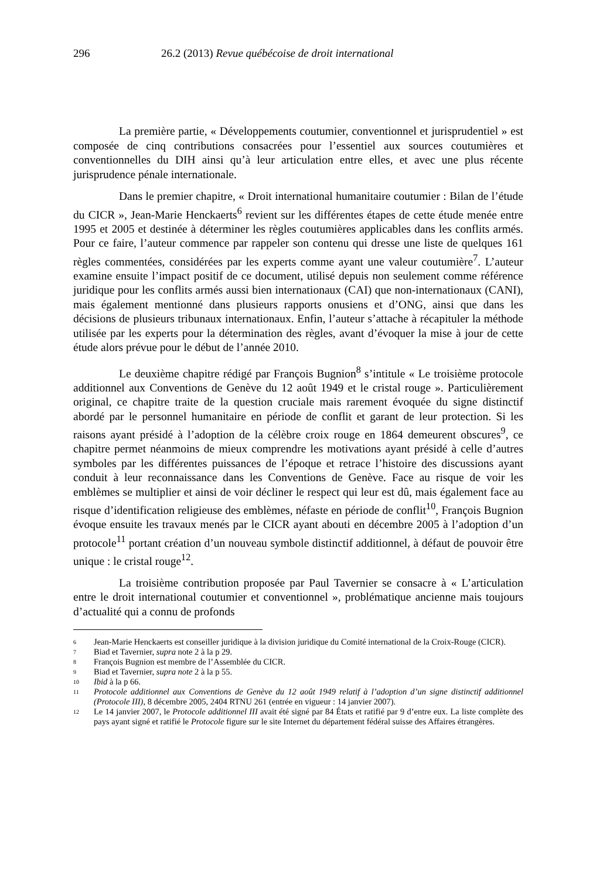296 26.2 (2013) Revue québécoise de droit international
La première partie, « Développements coutumier, conventionnel et jurisprudentiel » est composée de cinq contributions consacrées pour l’essentiel aux sources coutumières et conventionnelles du DIH ainsi qu’à leur articulation entre elles, et avec une plus récente jurisprudence pénale internationale.
Dans le premier chapitre, « Droit international humanitaire coutumier : Bilan de l’étude du CICR », Jean-Marie Henckaerts<sup>6</sup> revient sur les différentes étapes de cette étude menée entre 1995 et 2005 et destinée à déterminer les règles coutumières applicables dans les conflits armés. Pour ce faire, l’auteur commence par rappeler son contenu qui dresse une liste de quelques 161 règles commentées, considérées par les experts comme ayant une valeur coutumière<sup>7</sup>. L’auteur examine ensuite l’impact positif de ce document, utilisé depuis non seulement comme référence juridique pour les conflits armés aussi bien internationaux (CAI) que non-internationaux (CANI), mais également mentionné dans plusieurs rapports onusiens et d’ONG, ainsi que dans les décisions de plusieurs tribunaux internationaux. Enfin, l’auteur s’attache à récapituler la méthode utilisée par les experts pour la détermination des règles, avant d’évoquer la mise à jour de cette étude alors prévue pour le début de l’année 2010.
Le deuxième chapitre rédigé par François Bugnion<sup>8</sup> s’intitule « Le troisième protocole additionnel aux Conventions de Genève du 12 août 1949 et le cristal rouge ». Particulièrement original, ce chapitre traite de la question cruciale mais rarement évoquée du signe distinctif abordé par le personnel humanitaire en période de conflit et garant de leur protection. Si les raisons ayant présidé à l’adoption de la célèbre croix rouge en 1864 demeurent obscures<sup>9</sup>, ce chapitre permet néanmoins de mieux comprendre les motivations ayant présidé à celle d’autres symboles par les différentes puissances de l’époque et retrace l’histoire des discussions ayant conduit à leur reconnaissance dans les Conventions de Genève. Face au risque de voir les emblèmes se multiplier et ainsi de voir décliner le respect qui leur est dû, mais également face au risque d’identification religieuse des emblèmes, néfaste en période de conflit<sup>10</sup>, François Bugnion évoque ensuite les travaux menés par le CICR ayant abouti en décembre 2005 à l’adoption d’un protocole<sup>11</sup> portant création d’un nouveau symbole distinctif additionnel, à défaut de pouvoir être unique : le cristal rouge<sup>12</sup>.
La troisième contribution proposée par Paul Tavernier se consacre à « L’articulation entre le droit international coutumier et conventionnel », problématique ancienne mais toujours d’actualité qui a connu de profonds
6 Jean-Marie Henckaerts est conseiller juridique à la division juridique du Comité international de la Croix-Rouge (CICR).
7 Biad et Tavernier, supra note 2 à la p 29.
8 François Bugnion est membre de l’Assemblée du CICR.
9 Biad et Tavernier, supra note 2 à la p 55.
10 Ibid à la p 66.
11 Protocole additionnel aux Conventions de Genève du 12 août 1949 relatif à l’adoption d’un signe distinctif additionnel (Protocole III), 8 décembre 2005, 2404 RTNU 261 (entrée en vigueur : 14 janvier 2007).
12 Le 14 janvier 2007, le Protocole additionnel III avait été signé par 84 États et ratifié par 9 d’entre eux. La liste complète des pays ayant signé et ratifié le Protocole figure sur le site Internet du département fédéral suisse des Affaires étrangères.